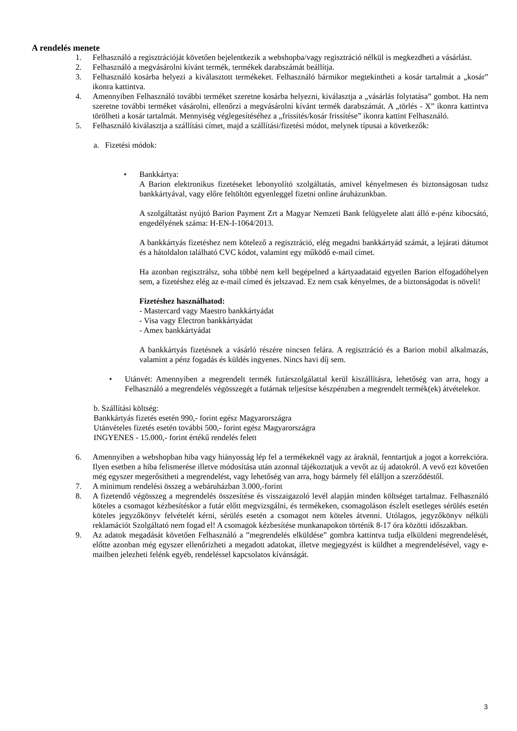A rendelés menete
1. Felhasználó a regisztrációját követően bejelentkezik a webshopba/vagy regisztráció nélkül is megkezdheti a vásárlást.
2. Felhasználó a megvásárolni kívánt termék, termékek darabszámát beállítja.
3. Felhasználó kosárba helyezi a kiválasztott termékeket. Felhasználó bármikor megtekintheti a kosár tartalmát a „kosár” ikonra kattintva.
4. Amennyiben Felhasználó további terméket szeretne kosárba helyezni, kiválasztja a „vásárlás folytatása” gombot. Ha nem szeretne további terméket vásárolni, ellenőrzi a megvásárolni kívánt termék darabszámát. A „törlés - X” ikonra kattintva törölheti a kosár tartalmát. Mennyiség véglegesítéséhez a „frissítés/kosár frissítése” ikonra kattint Felhasználó.
5. Felhasználó kiválasztja a szállítási címet, majd a szállítási/fizetési módot, melynek típusai a következők:
a. Fizetési módok:
• Bankkártya:
A Barion elektronikus fizetéseket lebonyolító szolgáltatás, amivel kényelmesen és biztonságosan tudsz bankkártyával, vagy előre feltöltött egyenleggel fizetni online áruházunkban.
A szolgáltatást nyújtó Barion Payment Zrt a Magyar Nemzeti Bank felügyelete alatt álló e-pénz kibocsátó, engedélyének száma: H-EN-I-1064/2013.
A bankkártyás fizetéshez nem kötelező a regisztráció, elég megadni bankkártyád számát, a lejárati dátumot és a hátoldalon található CVC kódot, valamint egy működő e-mail címet.
Ha azonban regisztrálsz, soha többé nem kell begépelned a kártyaadataid egyetlen Barion elfogadóhelyen sem, a fizetéshez elég az e-mail címed és jelszavad. Ez nem csak kényelmes, de a biztonságodat is növeli!
Fizetéshez használhatod:
- Mastercard vagy Maestro bankkártyádat
- Visa vagy Electron bankkártyádat
- Amex bankkártyádat
A bankkártyás fizetésnek a vásárló részére nincsen felára. A regisztráció és a Barion mobil alkalmazás, valamint a pénz fogadás és küldés ingyenes. Nincs havi díj sem.
• Utánvét: Amennyiben a megrendelt termék futárszolgálattal kerül kiszállításra, lehetőség van arra, hogy a Felhasználó a megrendelés végösszegét a futárnak teljesítse készpénzben a megrendelt termék(ek) átvételekor.
b. Szállítási költség:
Bankkártyás fizetés esetén 990,- forint egész Magyarországra
Utánvételes fizetés esetén további 500,- forint egész Magyarországra
INGYENES - 15.000,- forint értékű rendelés felett
6. Amennyiben a webshopban hiba vagy hiányosság lép fel a termékeknél vagy az áraknál, fenntartjuk a jogot a korrekcióra. Ilyen esetben a hiba felismerése illetve módosítása után azonnal tájékoztatjuk a vevőt az új adatokról. A vevő ezt követően még egyszer megerősítheti a megrendelést, vagy lehetőség van arra, hogy bármely fél elálljon a szerződéstől.
7. A minimum rendelési összeg a webáruházban 3.000,-forint
8. A fizetendő végösszeg a megrendelés összesítése és visszaigazoló levél alapján minden költséget tartalmaz. Felhasználó köteles a csomagot kézbesítéskor a futár előtt megvizsgálni, és termékeken, csomagoláson észlelt esetleges sérülés esetén köteles jegyzőkönyv felvételét kérni, sérülés esetén a csomagot nem köteles átvenni. Utólagos, jegyzőkönyv nélküli reklamációt Szolgáltató nem fogad el! A csomagok kézbesítése munkanapokon történik 8-17 óra közötti időszakban.
9. Az adatok megadását követően Felhasználó a ”megrendelés elküldése” gombra kattintva tudja elküldeni megrendelését, előtte azonban még egyszer ellenőrizheti a megadott adatokat, illetve megjegyzést is küldhet a megrendelésével, vagy e-mailben jelezheti felénk egyéb, rendeléssel kapcsolatos kívánságát.
3